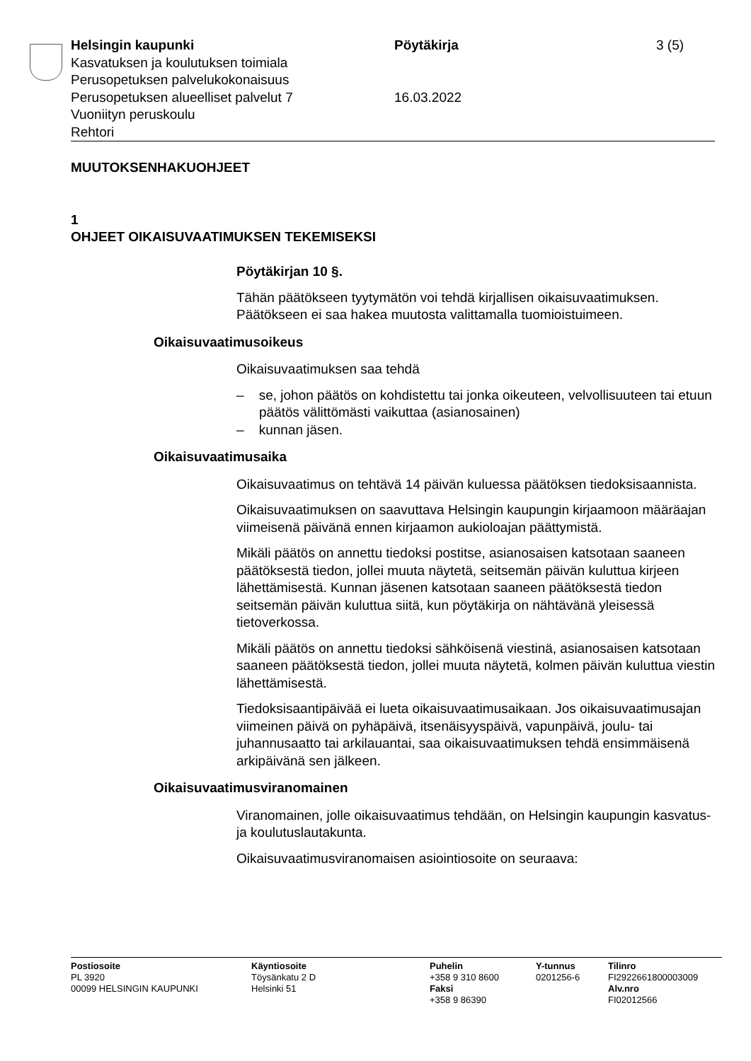Helsingin kaupunki Pöytäkirja 3 (5)
Kasvatuksen ja koulutuksen toimiala
Perusopetuksen palvelukokonaisuus
Perusopetuksen alueelliset palvelut 7 16.03.2022
Vuoniityn peruskoulu
Rehtori
MUUTOKSENHAKUOHJEET
1
OHJEET OIKAISUVAATIMUKSEN TEKEMISEKSI
Pöytäkirjan 10 §.
Tähän päätökseen tyytymätön voi tehdä kirjallisen oikaisuvaatimuksen. Päätökseen ei saa hakea muutosta valittamalla tuomioistuimeen.
Oikaisuvaatimusoikeus
Oikaisuvaatimuksen saa tehdä
– se, johon päätös on kohdistettu tai jonka oikeuteen, velvollisuuteen tai etuun päätös välittömästi vaikuttaa (asianosainen)
– kunnan jäsen.
Oikaisuvaatimusaika
Oikaisuvaatimus on tehtävä 14 päivän kuluessa päätöksen tiedoksi­saannista.
Oikaisuvaatimuksen on saavuttava Helsingin kaupungin kirjaamoon määräajan viimeisenä päivänä ennen kirjaamon aukioloajan päättymis­tä.
Mikäli päätös on annettu tiedoksi postitse, asianosaisen katsotaan saaneen päätöksestä tiedon, jollei muuta näytetä, seitsemän päivän kuluttua kirjeen lähettämisestä. Kunnan jäsenen katsotaan saaneen päätöksestä tiedon seitsemän päivän kuluttua siitä, kun pöytäkirja on nähtävänä yleisessä tietoverkossa.
Mikäli päätös on annettu tiedoksi sähköisenä viestinä, asianosaisen katsotaan saaneen päätöksestä tiedon, jollei muuta näytetä, kolmen päivän kuluttua viestin lähettämisestä.
Tiedoksisaantipäivää ei lueta oikaisuvaatimusaikaan. Jos oikaisuvaati­musajan viimeinen päivä on pyhäpäivä, itsenäisyyspäivä, vapunpäivä, joulu- tai juhannusaatto tai arkilauantai, saa oikaisuvaatimuksen tehdä ensimmäisenä arkipäivänä sen jälkeen.
Oikaisuvaatimusviranomainen
Viranomainen, jolle oikaisuvaatimus tehdään, on Helsingin kaupungin kasvatus- ja koulutuslautakunta.
Oikaisuvaatimusviranomaisen asiointiosoite on seuraava:
Postiosoite
PL 3920
00099 HELSINGIN KAUPUNKI
Käyntiosoite
Töysänkatu 2 D
Helsinki 51
Puhelin
+358 9 310 8600
Faksi
+358 9 86390
Y-tunnus
0201256-6
Tilinro
FI2922661800003009
Alv.nro
FI02012566